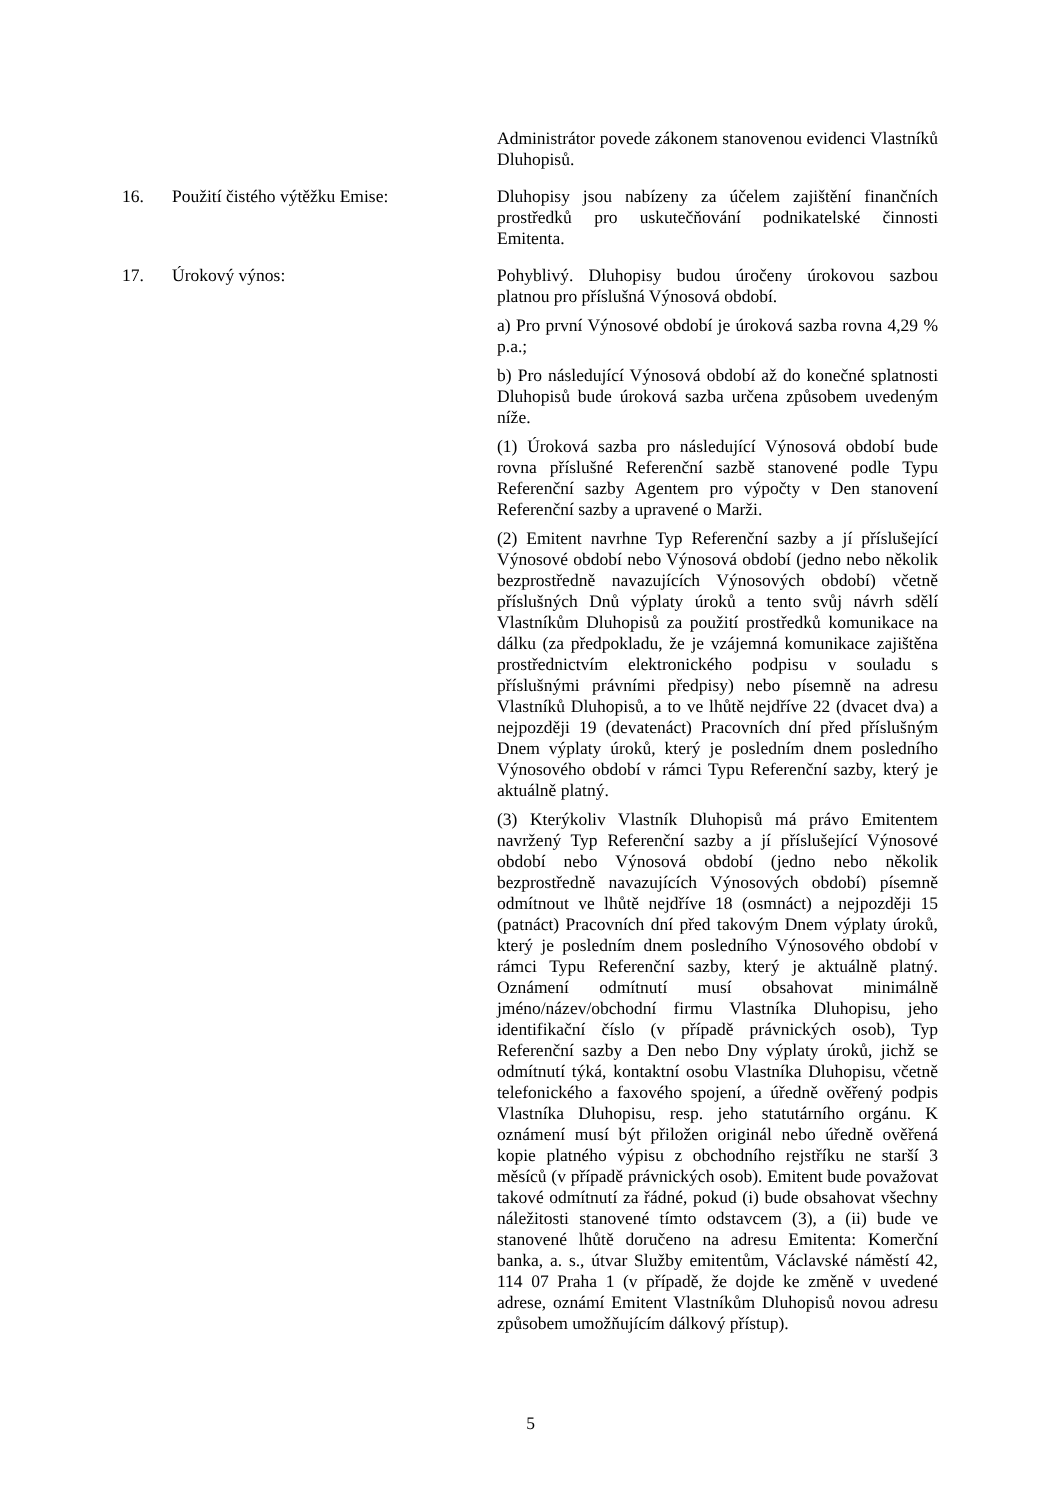Administrátor povede zákonem stanovenou evidenci Vlastníků Dluhopisů.
16. Použití čistého výtěžku Emise: Dluhopisy jsou nabízeny za účelem zajištění finančních prostředků pro uskutečňování podnikatelské činnosti Emitenta.
17. Úrokový výnos: Pohyblivý. Dluhopisy budou úročeny úrokovou sazbou platnou pro příslušná Výnosová období.
a) Pro první Výnosové období je úroková sazba rovna 4,29 % p.a.;
b) Pro následující Výnosová období až do konečné splatnosti Dluhopisů bude úroková sazba určena způsobem uvedeným níže.
(1) Úroková sazba pro následující Výnosová období bude rovna příslušné Referenční sazbě stanovené podle Typu Referenční sazby Agentem pro výpočty v Den stanovení Referenční sazby a upravené o Marži.
(2) Emitent navrhne Typ Referenční sazby a jí příslušející Výnosové období nebo Výnosová období (jedno nebo několik bezprostředně navazujících Výnosových období) včetně příslušných Dnů výplaty úroků a tento svůj návrh sdělí Vlastníkům Dluhopisů za použití prostředků komunikace na dálku (za předpokladu, že je vzájemná komunikace zajištěna prostřednictvím elektronického podpisu v souladu s příslušnými právními předpisy) nebo písemně na adresu Vlastníků Dluhopisů, a to ve lhůtě nejdříve 22 (dvacet dva) a nejpozději 19 (devatenáct) Pracovních dní před příslušným Dnem výplaty úroků, který je posledním dnem posledního Výnosového období v rámci Typu Referenční sazby, který je aktuálně platný.
(3) Kterýkoliv Vlastník Dluhopisů má právo Emitentem navržený Typ Referenční sazby a jí příslušející Výnosové období nebo Výnosová období (jedno nebo několik bezprostředně navazujících Výnosových období) písemně odmítnout ve lhůtě nejdříve 18 (osmnáct) a nejpozději 15 (patnáct) Pracovních dní před takovým Dnem výplaty úroků, který je posledním dnem posledního Výnosového období v rámci Typu Referenční sazby, který je aktuálně platný. Oznámení odmítnutí musí obsahovat minimálně jméno/název/obchodní firmu Vlastníka Dluhopisu, jeho identifikační číslo (v případě právnických osob), Typ Referenční sazby a Den nebo Dny výplaty úroků, jichž se odmítnutí týká, kontaktní osobu Vlastníka Dluhopisu, včetně telefonického a faxového spojení, a úředně ověřený podpis Vlastníka Dluhopisu, resp. jeho statutárního orgánu. K oznámení musí být přiložen originál nebo úředně ověřená kopie platného výpisu z obchodního rejstříku ne starší 3 měsíců (v případě právnických osob). Emitent bude považovat takové odmítnutí za řádné, pokud (i) bude obsahovat všechny náležitosti stanovené tímto odstavcem (3), a (ii) bude ve stanovené lhůtě doručeno na adresu Emitenta: Komerční banka, a. s., útvar Služby emitentům, Václavské náměstí 42, 114 07 Praha 1 (v případě, že dojde ke změně v uvedené adrese, oznámí Emitent Vlastníkům Dluhopisů novou adresu způsobem umožňujícím dálkový přístup).
5